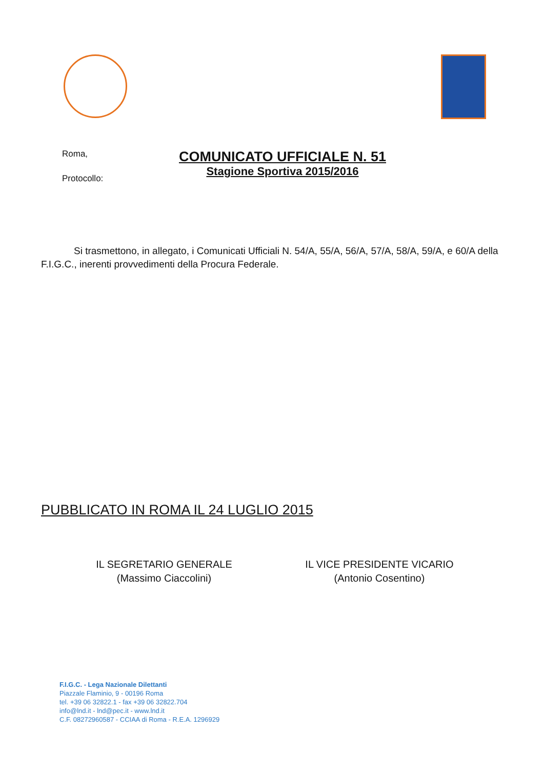Roma,
Protocollo:
COMUNICATO UFFICIALE N. 51
Stagione Sportiva 2015/2016
Si trasmettono, in allegato, i Comunicati Ufficiali N. 54/A, 55/A, 56/A, 57/A, 58/A, 59/A, e 60/A della F.I.G.C., inerenti provvedimenti della Procura Federale.
PUBBLICATO IN ROMA IL 24 LUGLIO 2015
IL SEGRETARIO GENERALE
(Massimo Ciaccolini)
IL VICE PRESIDENTE VICARIO
(Antonio Cosentino)
F.I.G.C. - Lega Nazionale Dilettanti
Piazzale Flaminio, 9 - 00196 Roma
tel. +39 06 32822.1 - fax +39 06 32822.704
info@lnd.it - lnd@pec.it - www.lnd.it
C.F. 08272960587 - CCIAA di Roma - R.E.A. 1296929